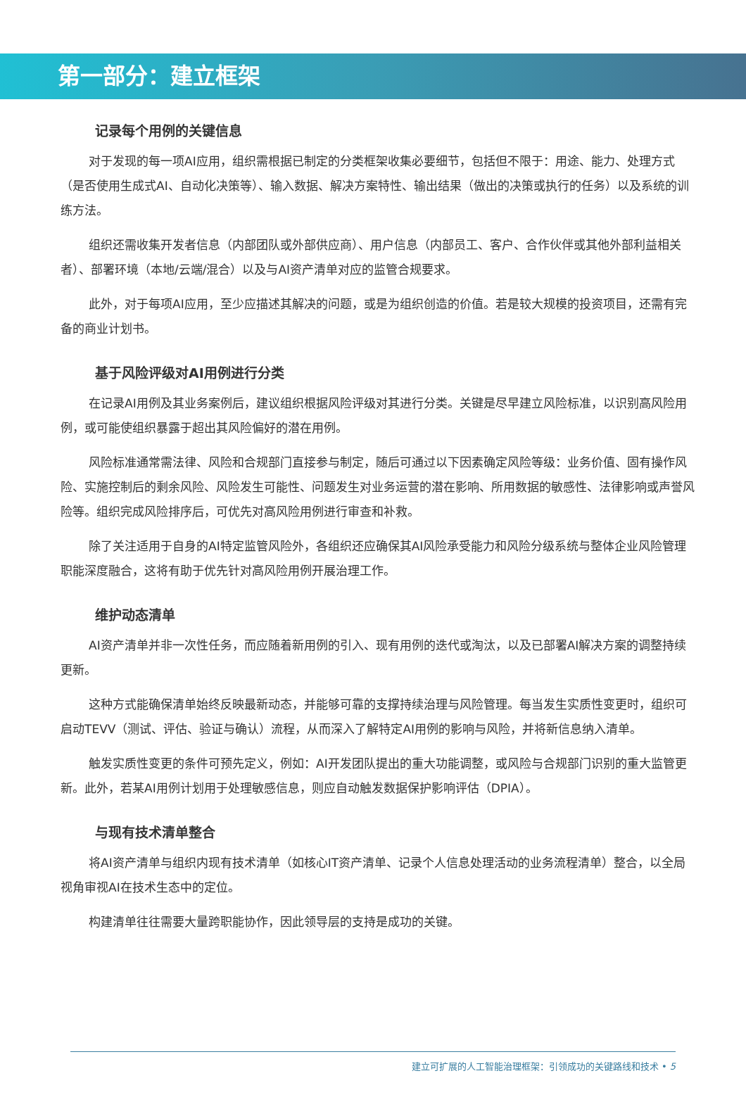第一部分：建立框架
记录每个用例的关键信息
对于发现的每一项AI应用，组织需根据已制定的分类框架收集必要细节，包括但不限于：用途、能力、处理方式（是否使用生成式AI、自动化决策等）、输入数据、解决方案特性、输出结果（做出的决策或执行的任务）以及系统的训练方法。
组织还需收集开发者信息（内部团队或外部供应商）、用户信息（内部员工、客户、合作伙伴或其他外部利益相关者）、部署环境（本地/云端/混合）以及与AI资产清单对应的监管合规要求。
此外，对于每项AI应用，至少应描述其解决的问题，或是为组织创造的价值。若是较大规模的投资项目，还需有完备的商业计划书。
基于风险评级对AI用例进行分类
在记录AI用例及其业务案例后，建议组织根据风险评级对其进行分类。关键是尽早建立风险标准，以识别高风险用例，或可能使组织暴露于超出其风险偏好的潜在用例。
风险标准通常需法律、风险和合规部门直接参与制定，随后可通过以下因素确定风险等级：业务价值、固有操作风险、实施控制后的剩余风险、风险发生可能性、问题发生对业务运营的潜在影响、所用数据的敏感性、法律影响或声誉风险等。组织完成风险排序后，可优先对高风险用例进行审查和补救。
除了关注适用于自身的AI特定监管风险外，各组织还应确保其AI风险承受能力和风险分级系统与整体企业风险管理职能深度融合，这将有助于优先针对高风险用例开展治理工作。
维护动态清单
AI资产清单并非一次性任务，而应随着新用例的引入、现有用例的迭代或淘汰，以及已部署AI解决方案的调整持续更新。
这种方式能确保清单始终反映最新动态，并能够可靠的支撑持续治理与风险管理。每当发生实质性变更时，组织可启动TEVV（测试、评估、验证与确认）流程，从而深入了解特定AI用例的影响与风险，并将新信息纳入清单。
触发实质性变更的条件可预先定义，例如：AI开发团队提出的重大功能调整，或风险与合规部门识别的重大监管更新。此外，若某AI用例计划用于处理敏感信息，则应自动触发数据保护影响评估（DPIA）。
与现有技术清单整合
将AI资产清单与组织内现有技术清单（如核心IT资产清单、记录个人信息处理活动的业务流程清单）整合，以全局视角审视AI在技术生态中的定位。
构建清单往往需要大量跨职能协作，因此领导层的支持是成功的关键。
建立可扩展的人工智能治理框架：引领成功的关键路线和技术 • 5